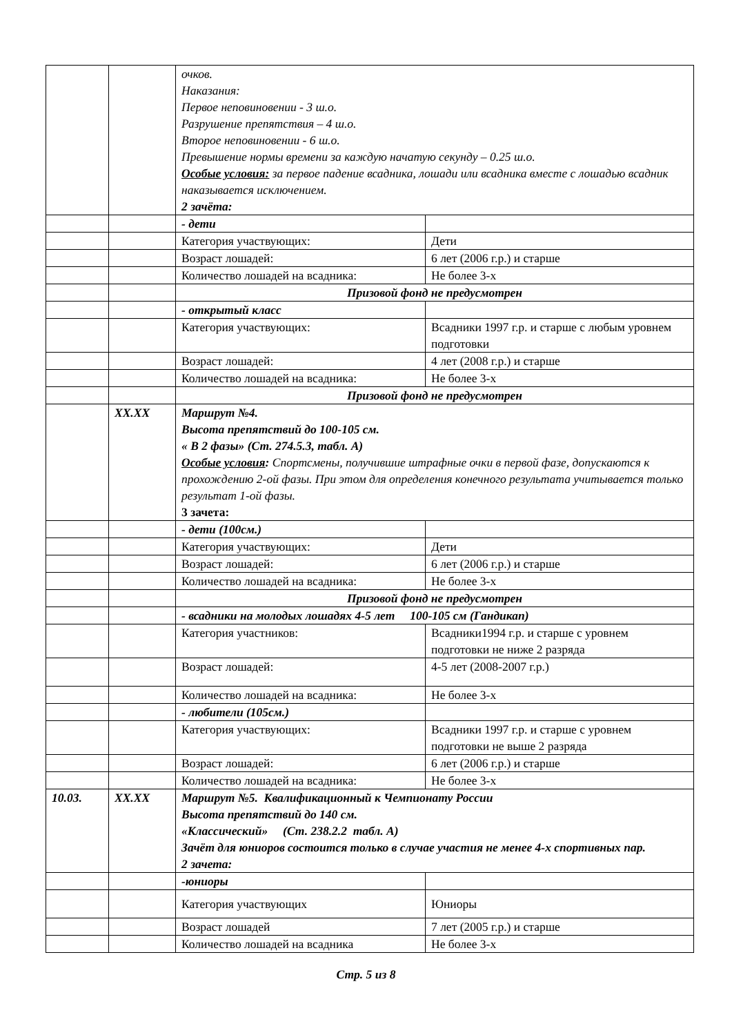| | | очков. Наказания: Первое неповиновении - 3 ш.о. Разрушение препятствия – 4 ш.о. Второе неповиновении - 6 ш.о. Превышение нормы времени за каждую начатую секунду – 0.25 ш.о. Особые условия: за первое падение всадника, лошади или всадника вместе с лошадью всадник наказывается исключением. 2 зачёта: | |
| | | - дети | |
| | | Категория участвующих: | Дети |
| | | Возраст лошадей: | 6 лет (2006 г.р.) и старше |
| | | Количество лошадей на всадника: | Не более 3-х |
| | | Призовой фонд не предусмотрен | |
| | | - открытый класс | |
| | | Категория участвующих: | Всадники 1997 г.р. и старше с любым уровнем подготовки |
| | | Возраст лошадей: | 4 лет (2008 г.р.) и старше |
| | | Количество лошадей на всадника: | Не более 3-х |
| | | Призовой фонд не предусмотрен | |
| | XX.XX | Маршрут №4. Высота препятствий до 100-105 см. « В 2 фазы» (Ст. 274.5.3, табл. А) Особые условия : Спортсмены, получившие штрафные очки в первой фазе, допускаются к прохождению 2-ой фазы. При этом для определения конечного результата учитывается только результат 1-ой фазы. 3 зачета: | |
| | | - дети (100см.) | |
| | | Категория участвующих: | Дети |
| | | Возраст лошадей: | 6 лет (2006 г.р.) и старше |
| | | Количество лошадей на всадника: | Не более 3-х |
| | | Призовой фонд не предусмотрен | |
| | | - всадники на молодых лошадях 4-5 лет 100-105 см (Гандикап) | |
| | | Категория участников: | Всадники1994 г.р. и старше с уровнем подготовки не ниже 2 разряда |
| | | Возраст лошадей: | 4-5 лет (2008-2007 г.р.) |
| | | Количество лошадей на всадника: | Не более 3-х |
| | | - любители (105см.) | |
| | | Категория участвующих: | Всадники 1997 г.р. и старше с уровнем подготовки не выше 2 разряда |
| | | Возраст лошадей: | 6 лет (2006 г.р.) и старше |
| | | Количество лошадей на всадника: | Не более 3-х |
| 10.03. | XX.XX | Маршрут №5. Квалификационный к Чемпионату России Высота препятствий до 140 см. «Классический» (Ст. 238.2.2 табл. А) Зачёт для юниоров состоится только в случае участия не менее 4-х спортивных пар. 2 зачета: | |
| | | -юниоры | |
| | | Категория участвующих | Юниоры |
| | | Возраст лошадей | 7 лет (2005 г.р.) и старше |
| | | Количество лошадей на всадника | Не более 3-х |
Стр. 5 из 8